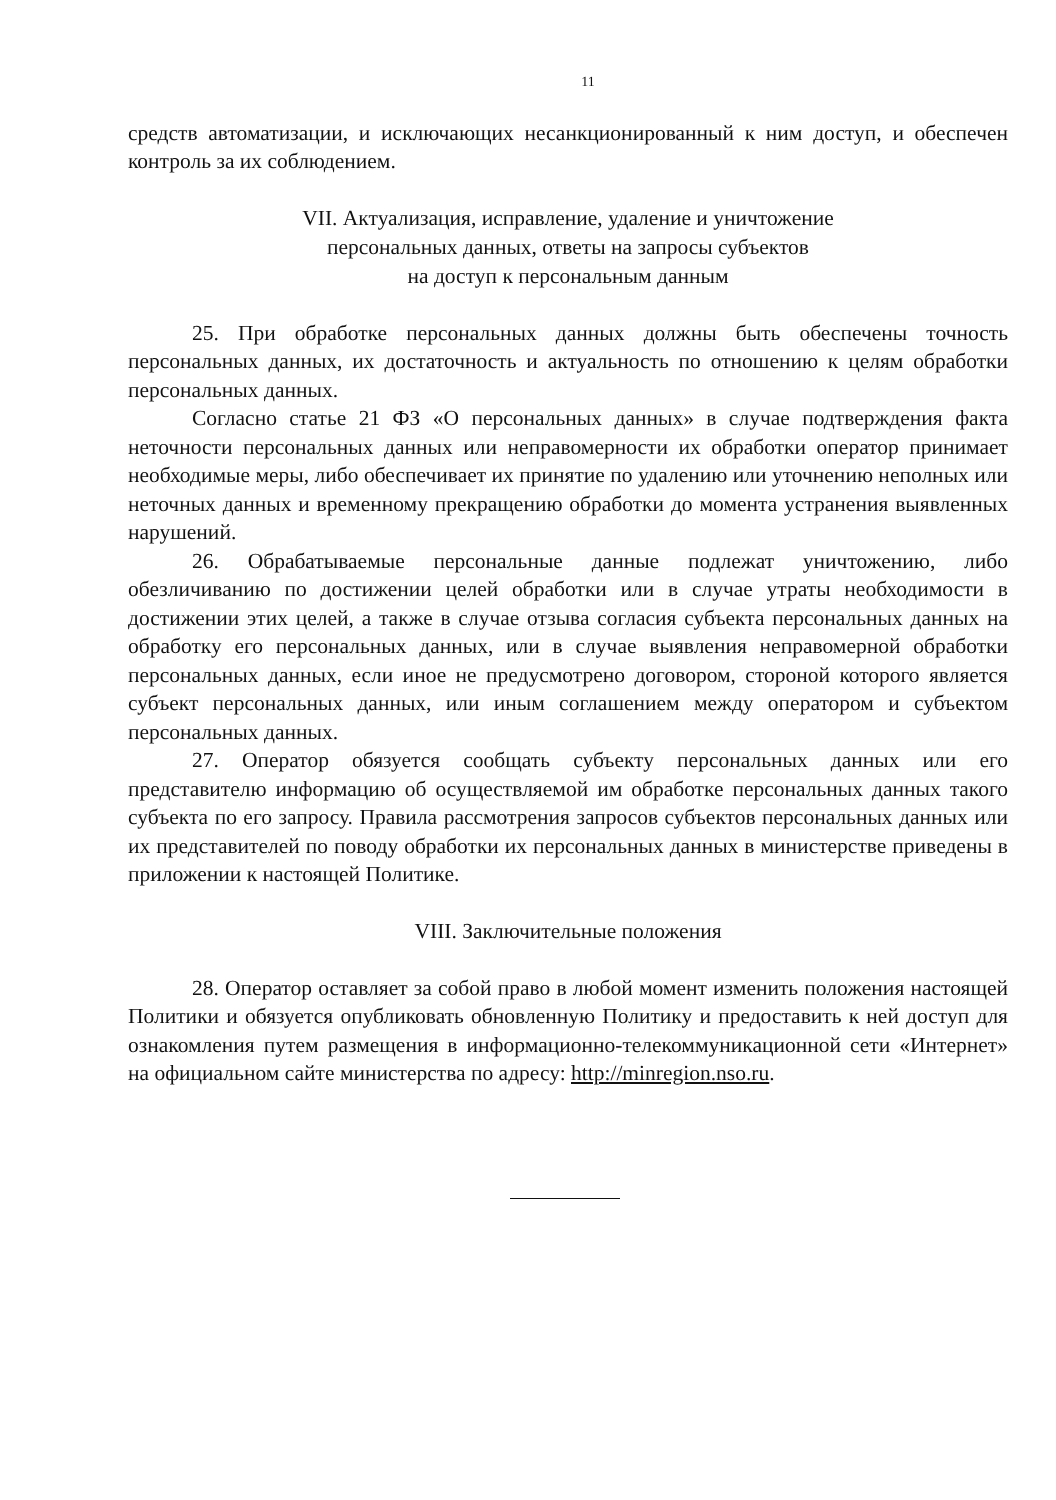11
средств автоматизации, и исключающих несанкционированный к ним доступ, и обеспечен контроль за их соблюдением.
VII. Актуализация, исправление, удаление и уничтожение
персональных данных, ответы на запросы субъектов
на доступ к персональным данным
25. При обработке персональных данных должны быть обеспечены точность персональных данных, их достаточность и актуальность по отношению к целям обработки персональных данных.
Согласно статье 21 ФЗ «О персональных данных» в случае подтверждения факта неточности персональных данных или неправомерности их обработки оператор принимает необходимые меры, либо обеспечивает их принятие по удалению или уточнению неполных или неточных данных и временному прекращению обработки до момента устранения выявленных нарушений.
26. Обрабатываемые персональные данные подлежат уничтожению, либо обезличиванию по достижении целей обработки или в случае утраты необходимости в достижении этих целей, а также в случае отзыва согласия субъекта персональных данных на обработку его персональных данных, или в случае выявления неправомерной обработки персональных данных, если иное не предусмотрено договором, стороной которого является субъект персональных данных, или иным соглашением между оператором и субъектом персональных данных.
27. Оператор обязуется сообщать субъекту персональных данных или его представителю информацию об осуществляемой им обработке персональных данных такого субъекта по его запросу. Правила рассмотрения запросов субъектов персональных данных или их представителей по поводу обработки их персональных данных в министерстве приведены в приложении к настоящей Политике.
VIII. Заключительные положения
28. Оператор оставляет за собой право в любой момент изменить положения настоящей Политики и обязуется опубликовать обновленную Политику и предоставить к ней доступ для ознакомления путем размещения в информационно-телекоммуникационной сети «Интернет» на официальном сайте министерства по адресу: http://minregion.nso.ru.